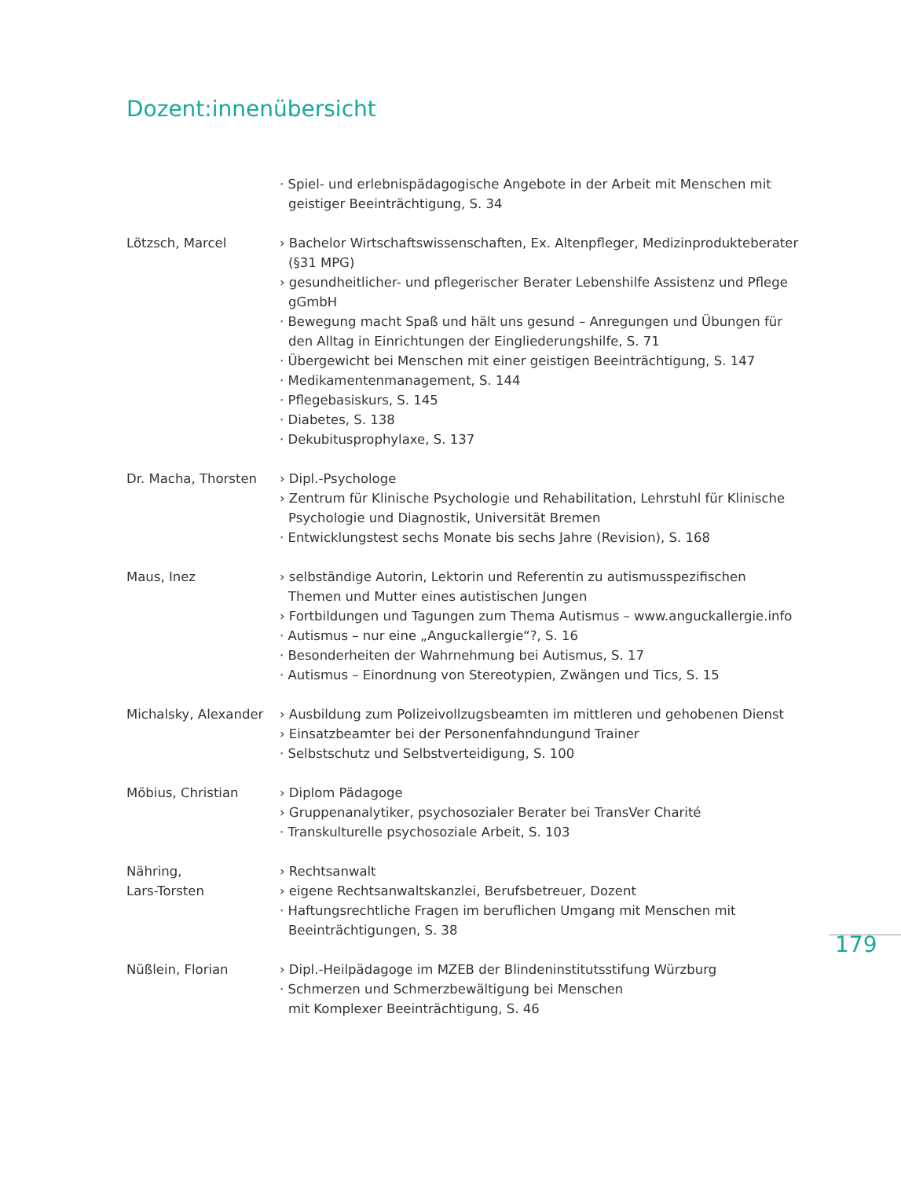Dozent:innenübersicht
· Spiel- und erlebnispädagogische Angebote in der Arbeit mit Menschen mit geistiger Beeinträchtigung, S. 34
Lötzsch, Marcel › Bachelor Wirtschaftswissenschaften, Ex. Altenpfleger, Medizinprodukteberater (§31 MPG)
› gesundheitlicher- und pflegerischer Berater Lebenshilfe Assistenz und Pflege gGmbH
· Bewegung macht Spaß und hält uns gesund – Anregungen und Übungen für den Alltag in Einrichtungen der Eingliederungshilfe, S. 71
· Übergewicht bei Menschen mit einer geistigen Beeinträchtigung, S. 147
· Medikamentenmanagement, S. 144
· Pflegebasiskurs, S. 145
· Diabetes, S. 138
· Dekubitusprophylaxe, S. 137
Dr. Macha, Thorsten › Dipl.-Psychologe
› Zentrum für Klinische Psychologie und Rehabilitation, Lehrstuhl für Klinische Psychologie und Diagnostik, Universität Bremen
· Entwicklungstest sechs Monate bis sechs Jahre (Revision), S. 168
Maus, Inez › selbständige Autorin, Lektorin und Referentin zu autismusspezifischen Themen und Mutter eines autistischen Jungen
› Fortbildungen und Tagungen zum Thema Autismus – www.anguckallergie.info
· Autismus – nur eine „Anguckallergie“?, S. 16
· Besonderheiten der Wahrnehmung bei Autismus, S. 17
· Autismus – Einordnung von Stereotypien, Zwängen und Tics, S. 15
Michalsky, Alexander
› Ausbildung zum Polizeivollzugsbeamten im mittleren und gehobenen Dienst
› Einsatzbeamter bei der Personenfahndungund Trainer
· Selbstschutz und Selbstverteidigung, S. 100
Möbius, Christian › Diplom Pädagoge
› Gruppenanalytiker, psychosozialer Berater bei TransVer Charité
· Transkulturelle psychosoziale Arbeit, S. 103
Nähring,
Lars-Torsten
› Rechtsanwalt
› eigene Rechtsanwaltskanzlei, Berufsbetreuer, Dozent
· Haftungsrechtliche Fragen im beruflichen Umgang mit Menschen mit Beeinträchtigungen, S. 38
Nüßlein, Florian › Dipl.-Heilpädagoge im MZEB der Blindeninstitutsstifung Würzburg
· Schmerzen und Schmerzbewältigung bei Menschen
mit Komplexer Beeinträchtigung, S. 46
179